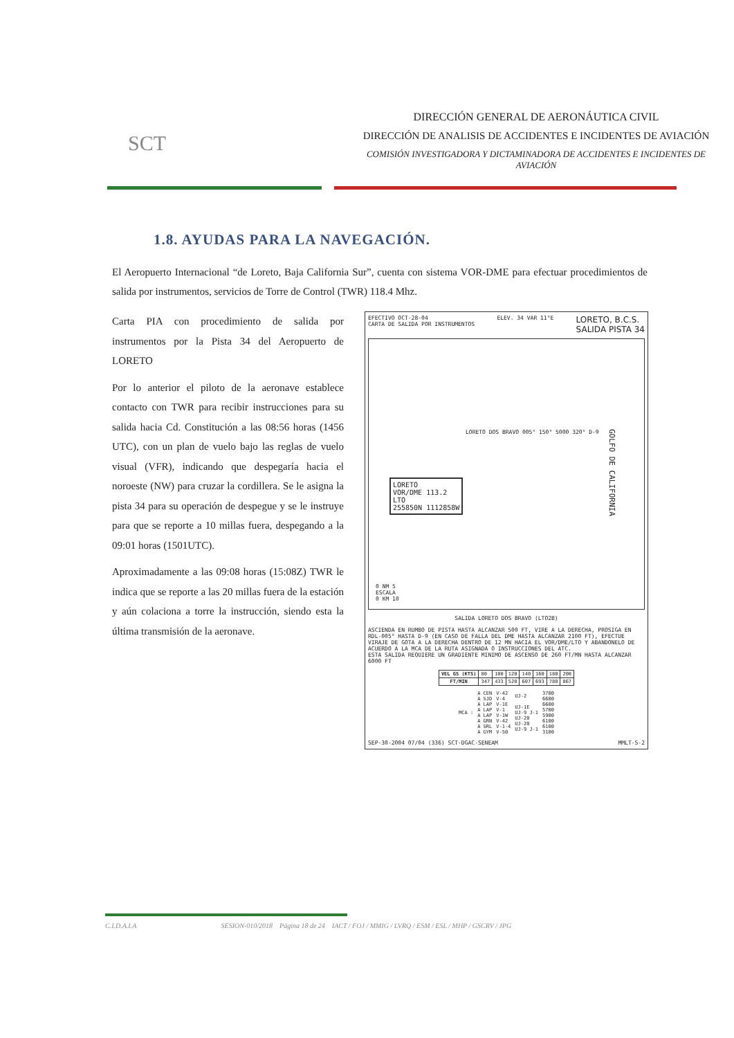SCT
DIRECCIÓN GENERAL DE AERONÁUTICA CIVIL
DIRECCIÓN DE ANALISIS DE ACCIDENTES E INCIDENTES DE AVIACIÓN
COMISIÓN INVESTIGADORA Y DICTAMINADORA DE ACCIDENTES E INCIDENTES DE AVIACIÓN
1.8. AYUDAS PARA LA NAVEGACIÓN.
El Aeropuerto Internacional “de Loreto, Baja California Sur”, cuenta con sistema VOR-DME para efectuar procedimientos de salida por instrumentos, servicios de Torre de Control (TWR) 118.4 Mhz.
Carta PIA con procedimiento de salida por instrumentos por la Pista 34 del Aeropuerto de LORETO
Por lo anterior el piloto de la aeronave establece contacto con TWR para recibir instrucciones para su salida hacia Cd. Constitución a las 08:56 horas (1456 UTC), con un plan de vuelo bajo las reglas de vuelo visual (VFR), indicando que despegaría hacia el noroeste (NW) para cruzar la cordillera. Se le asigna la pista 34 para su operación de despegue y se le instruye para que se reporte a 10 millas fuera, despegando a la 09:01 horas (1501UTC).
Aproximadamente a las 09:08 horas (15:08Z) TWR le indica que se reporte a las 20 millas fuera de la estación y aún colaciona a torre la instrucción, siendo esta la última transmisión de la aeronave.
EFECTIVO OCT-28-04
CARTA DE SALIDA POR INSTRUMENTOS ELEV. 34 VAR 11°E LORETO, B.C.S.
SALIDA PISTA 34
LORETO
VOR/DME 113.2
LTO
255850N 1112858W
GOLFO DE CALIFORNIA
LORETO DOS BRAVO 005° 150° 5000 320° D-9
0 NM 5
ESCALA
0 KM 10
SALIDA LORETO DOS BRAVO (LTO2B)
ASCIENDA EN RUMBO DE PISTA HASTA ALCANZAR 500 FT, VIRE A LA DERECHA, PROSIGA EN RDL-005° HASTA D-9 (EN CASO DE FALLA DEL DME HASTA ALCANZAR 2100 FT), EFECTUE VIRAJE DE GOTA A LA DERECHA DENTRO DE 12 MN HACIA EL VOR/DME/LTO Y ABANDONELO DE ACUERDO A LA MCA DE LA RUTA ASIGNADA O INSTRUCCIONES DEL ATC.
ESTA SALIDA REQUIERE UN GRADIENTE MINIMO DE ASCENSO DE 260 FT/MN HASTA ALCANZAR 6000 FT
| VEL GS (KTS) | 80 | 100 | 120 | 140 | 160 | 180 | 200 |
| FT/MIN | 347 | 433 | 520 | 607 | 693 | 780 | 867 |
| MCA : | A CEN A SJD A LAP A LAP A LAP A GRN A SRL A GYM | V-42 V-4 V-1E V-1 V-1W V-42 V-1-4 V-50 | UJ-2 UJ-1E UJ-9 J-1 UJ-20 UJ-20 UJ-9 J-1 | 3700 6600 6600 5700 5900 6100 6100 3100 |
SEP-30-2004 07/04 (336) SCT-DGAC-SENEAM MMLT-S-2
C.I.D.A.I.A SESION-010/2018 Página 18 de 24 IACT / FOJ / MMIG / LVRQ / ESM / ESL / MHP / GSCRV / JPG